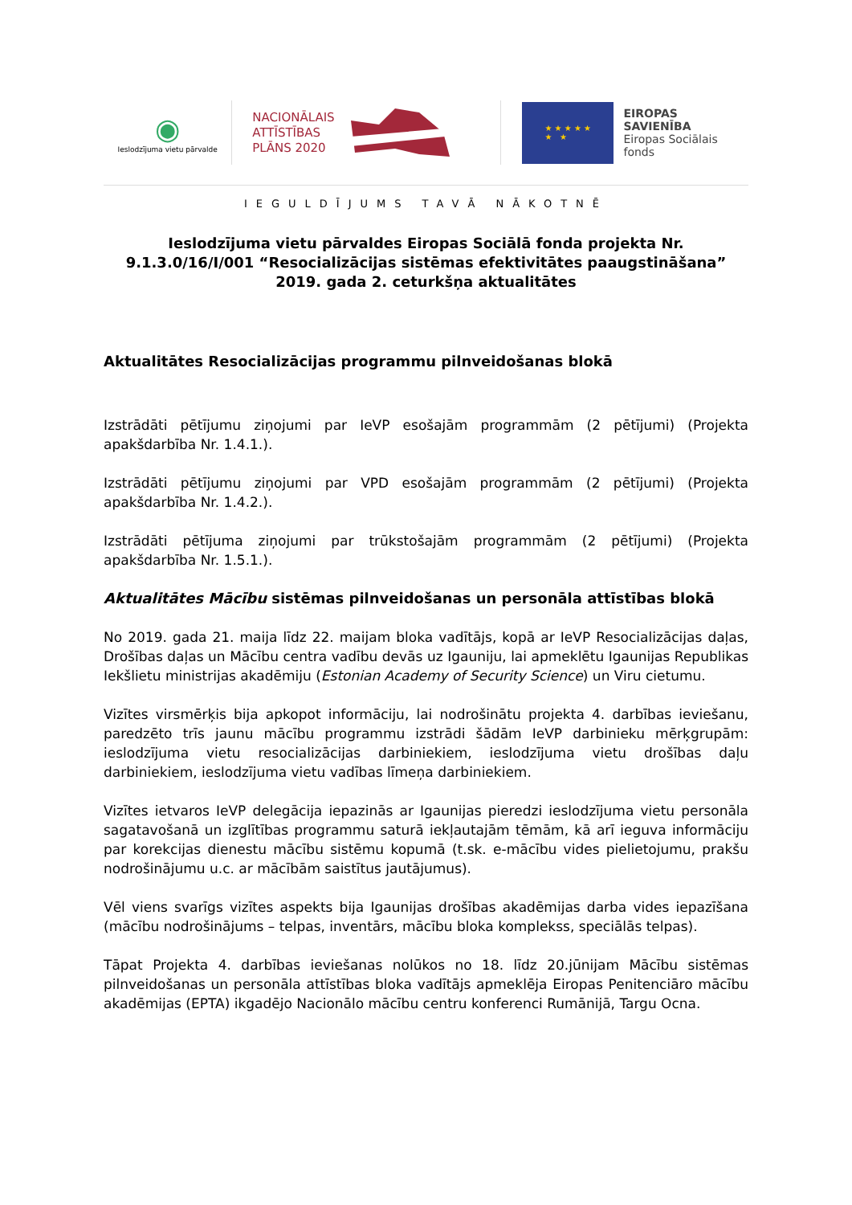◉
Ieslodzījuma vietu pārvalde
NACIONĀLAIS
ATTĪSTĪBAS
PLĀNS 2020
★ ★ ★ ★ ★
★ ★
EIROPAS SAVIENĪBA
Eiropas Sociālais
fonds
IEGULDĪJUMS TAVĀ NĀKOTNĒ
Ieslodzījuma vietu pārvaldes Eiropas Sociālā fonda projekta Nr. 9.1.3.0/16/I/001 “Resocializācijas sistēmas efektivitātes paaugstināšana” 2019. gada 2. ceturkšņa aktualitātes
Aktualitātes Resocializācijas programmu pilnveidošanas blokā
Izstrādāti pētījumu ziņojumi par IeVP esošajām programmām (2 pētījumi) (Projekta apakšdarbība Nr. 1.4.1.).
Izstrādāti pētījumu ziņojumi par VPD esošajām programmām (2 pētījumi) (Projekta apakšdarbība Nr. 1.4.2.).
Izstrādāti pētījuma ziņojumi par trūkstošajām programmām (2 pētījumi) (Projekta apakšdarbība Nr. 1.5.1.).
Aktualitātes Mācību sistēmas pilnveidošanas un personāla attīstības blokā
No 2019. gada 21. maija līdz 22. maijam bloka vadītājs, kopā ar IeVP Resocializācijas daļas, Drošības daļas un Mācību centra vadību devās uz Igauniju, lai apmeklētu Igaunijas Republikas Iekšlietu ministrijas akadēmiju (Estonian Academy of Security Science) un Viru cietumu.
Vizītes virsmērķis bija apkopot informāciju, lai nodrošinātu projekta 4. darbības ieviešanu, paredzēto trīs jaunu mācību programmu izstrādi šādām IeVP darbinieku mērķgrupām: ieslodzījuma vietu resocializācijas darbiniekiem, ieslodzījuma vietu drošības daļu darbiniekiem, ieslodzījuma vietu vadības līmeņa darbiniekiem.
Vizītes ietvaros IeVP delegācija iepazinās ar Igaunijas pieredzi ieslodzījuma vietu personāla sagatavošanā un izglītības programmu saturā iekļautajām tēmām, kā arī ieguva informāciju par korekcijas dienestu mācību sistēmu kopumā (t.sk. e-mācību vides pielietojumu, prakšu nodrošinājumu u.c. ar mācībām saistītus jautājumus).
Vēl viens svarīgs vizītes aspekts bija Igaunijas drošības akadēmijas darba vides iepazīšana (mācību nodrošinājums – telpas, inventārs, mācību bloka komplekss, speciālās telpas).
Tāpat Projekta 4. darbības ieviešanas nolūkos no 18. līdz 20.jūnijam Mācību sistēmas pilnveidošanas un personāla attīstības bloka vadītājs apmeklēja Eiropas Penitenciāro mācību akadēmijas (EPTA) ikgadējo Nacionālo mācību centru konferenci Rumānijā, Targu Ocna.